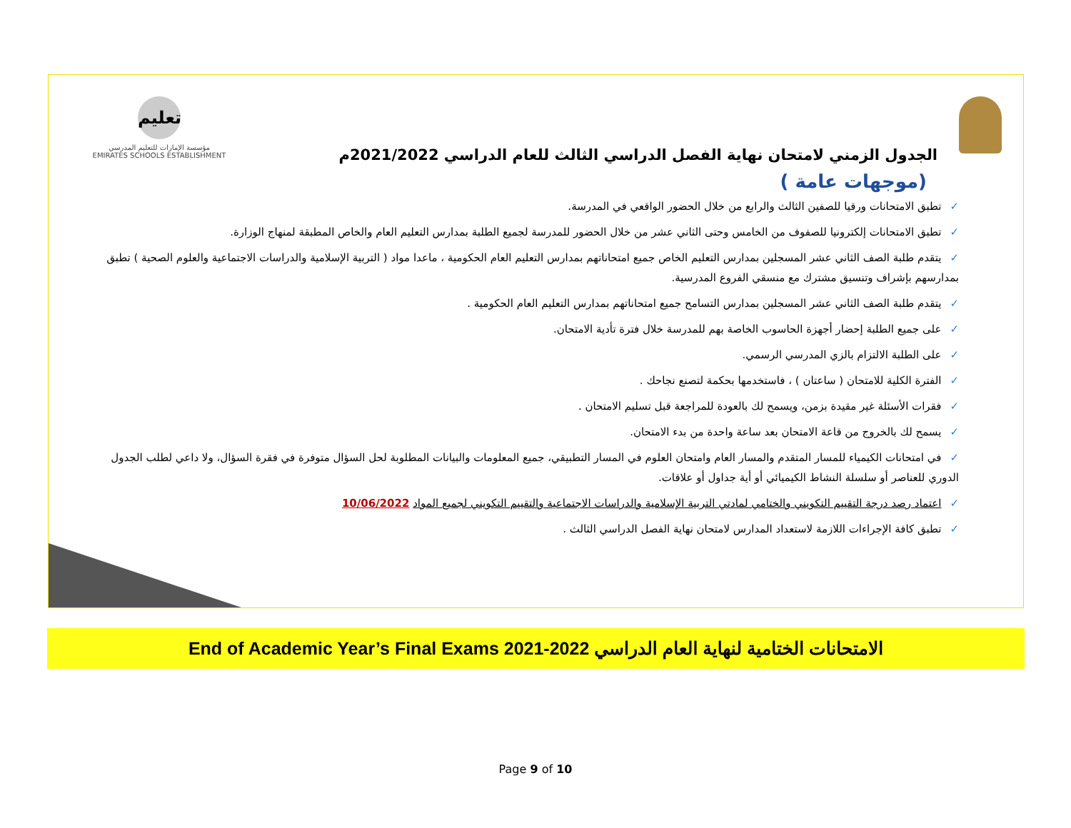الجدول الزمني لامتحان نهاية الفصل الدراسي الثالث للعام الدراسي 2021/2022م
تعليم
مؤسسة الإمارات للتعليم المدرسي
EMIRATES SCHOOLS ESTABLISHMENT
(موجهات عامة )
✓تطبق الامتحانات ورقيا للصفين الثالث والرابع من خلال الحضور الواقعي في المدرسة.
✓تطبق الامتحانات إلكترونيا للصفوف من الخامس وحتى الثاني عشر من خلال الحضور للمدرسة لجميع الطلبة بمدارس التعليم العام والخاص المطبقة لمنهاج الوزارة.
✓يتقدم طلبة الصف الثاني عشر المسجلين بمدارس التعليم الخاص جميع امتحاناتهم بمدارس التعليم العام الحكومية ، ماعدا مواد ( التربية الإسلامية والدراسات الاجتماعية والعلوم الصحية ) تطبق بمدارسهم بإشراف وتنسيق مشترك مع منسقي الفروع المدرسية.
✓يتقدم طلبة الصف الثاني عشر المسجلين بمدارس التسامح جميع امتحاناتهم بمدارس التعليم العام الحكومية .
✓على جميع الطلبة إحضار أجهزة الحاسوب الخاصة بهم للمدرسة خلال فترة تأدية الامتحان.
✓على الطلبة الالتزام بالزي المدرسي الرسمي.
✓الفترة الكلية للامتحان ( ساعتان ) ، فاستخدمها بحكمة لتصنع نجاحك .
✓فقرات الأسئلة غير مقيدة بزمن، ويسمح لك بالعودة للمراجعة قبل تسليم الامتحان .
✓يسمح لك بالخروج من قاعة الامتحان بعد ساعة واحدة من بدء الامتحان.
✓في امتحانات الكيمياء للمسار المتقدم والمسار العام وامتحان العلوم في المسار التطبيقي، جميع المعلومات والبيانات المطلوبة لحل السؤال متوفرة في فقرة السؤال، ولا داعي لطلب الجدول الدوري للعناصر أو سلسلة النشاط الكيميائي أو أية جداول أو علاقات.
✓اعتماد رصد درجة التقييم التكويني والختامي لمادتي التربية الإسلامية والدراسات الاجتماعية والتقييم التكويني لجميع المواد 10/06/2022
✓تطبق كافة الإجراءات اللازمة لاستعداد المدارس لامتحان نهاية الفصل الدراسي الثالث .
End of Academic Year’s Final Exams 2021-2022 الامتحانات الختامية لنهاية العام الدراسي
Page 9 of 10